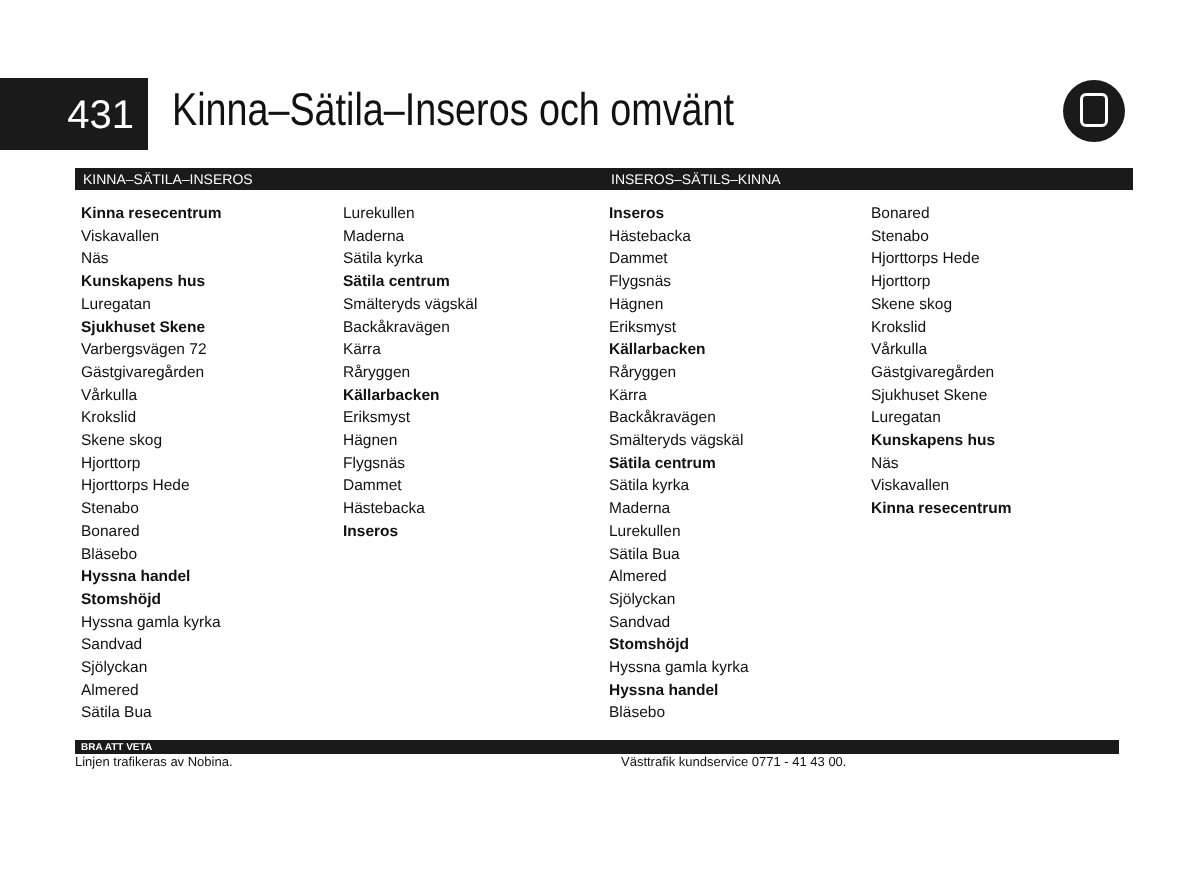431
Kinna–Sätila–Inseros och omvänt
KINNA–SÄTILA–INSEROS
Kinna resecentrum
Viskavallen
Näs
Kunskapens hus
Luregatan
Sjukhuset Skene
Varbergsvägen 72
Gästgivaregården
Vårkulla
Krokslid
Skene skog
Hjorttorp
Hjorttorps Hede
Stenabo
Bonared
Bläsebo
Hyssna handel
Stomshöjd
Hyssna gamla kyrka
Sandvad
Sjölyckan
Almered
Sätila Bua
Lurekullen
Maderna
Sätila kyrka
Sätila centrum
Smälteryds vägskäl
Backåkravägen
Kärra
Råryggen
Källarbacken
Eriksmyst
Hägnen
Flygsnäs
Dammet
Hästebacka
Inseros
INSEROS–SÄTILS–KINNA
Inseros
Hästebacka
Dammet
Flygsnäs
Hägnen
Eriksmyst
Källarbacken
Råryggen
Kärra
Backåkravägen
Smälteryds vägskäl
Sätila centrum
Sätila kyrka
Maderna
Lurekullen
Sätila Bua
Almered
Sjölyckan
Sandvad
Stomshöjd
Hyssna gamla kyrka
Hyssna handel
Bläsebo
Bonared
Stenabo
Hjorttorps Hede
Hjorttorp
Skene skog
Krokslid
Vårkulla
Gästgivaregården
Sjukhuset Skene
Luregatan
Kunskapens hus
Näs
Viskavallen
Kinna resecentrum
BRA ATT VETA
Linjen trafikeras av Nobina. Västtrafik kundservice 0771 - 41 43 00.